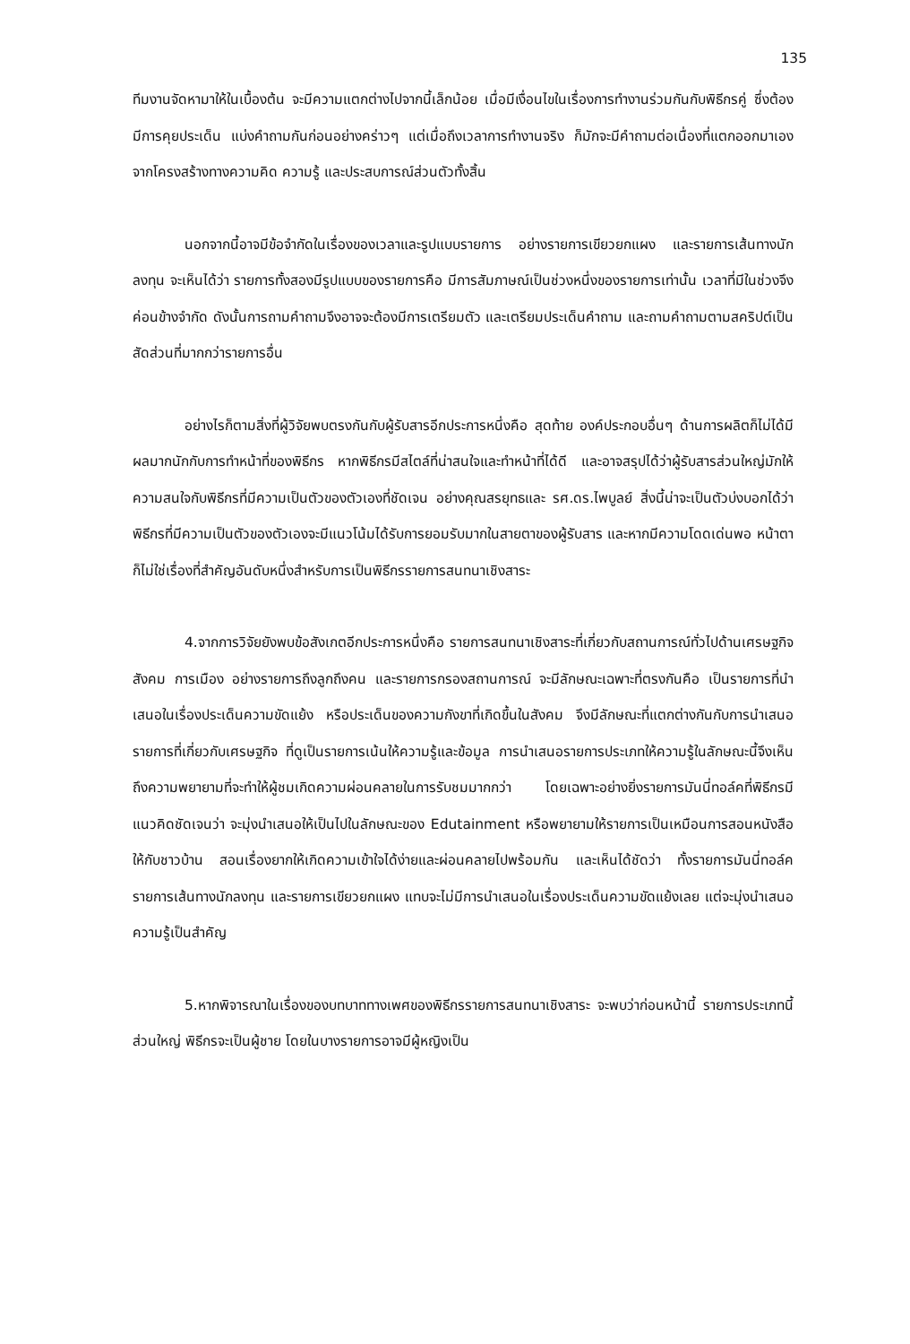135
ทีมงานจัดหามาให้ในเบื้องต้น จะมีความแตกต่างไปจากนี้เล็กน้อย เมื่อมีเงื่อนไขในเรื่องการทำงานร่วมกันกับพิธีกรคู่ ซึ่งต้องมีการคุยประเด็น แบ่งคำถามกันก่อนอย่างคร่าวๆ แต่เมื่อถึงเวลาการทำงานจริง ก็มักจะมีคำถามต่อเนื่องที่แตกออกมาเองจากโครงสร้างทางความคิด ความรู้ และประสบการณ์ส่วนตัวทั้งสิ้น
นอกจากนี้อาจมีข้อจำกัดในเรื่องของเวลาและรูปแบบรายการ อย่างรายการเขียวยกแผง และรายการเส้นทางนักลงทุน จะเห็นได้ว่า รายการทั้งสองมีรูปแบบของรายการคือ มีการสัมภาษณ์เป็นช่วงหนึ่งของรายการเท่านั้น เวลาที่มีในช่วงจึงค่อนข้างจำกัด ดังนั้นการถามคำถามจึงอาจจะต้องมีการเตรียมตัว และเตรียมประเด็นคำถาม และถามคำถามตามสคริปต์เป็นสัดส่วนที่มากกว่ารายการอื่น
อย่างไรก็ตามสิ่งที่ผู้วิจัยพบตรงกันกับผู้รับสารอีกประการหนึ่งคือ สุดท้าย องค์ประกอบอื่นๆ ด้านการผลิตก็ไม่ได้มีผลมากนักกับการทำหน้าที่ของพิธีกร หากพิธีกรมีสไตล์ที่น่าสนใจและทำหน้าที่ได้ดี และอาจสรุปได้ว่าผู้รับสารส่วนใหญ่มักให้ความสนใจกับพิธีกรที่มีความเป็นตัวของตัวเองที่ชัดเจน อย่างคุณสรยุทธและ รศ.ดร.ไพบูลย์ สิ่งนี้น่าจะเป็นตัวบ่งบอกได้ว่า พิธีกรที่มีความเป็นตัวของตัวเองจะมีแนวโน้มได้รับการยอมรับมากในสายตาของผู้รับสาร และหากมีความโดดเด่นพอ หน้าตา ก็ไม่ใช่เรื่องที่สำคัญอันดับหนึ่งสำหรับการเป็นพิธีกรรายการสนทนาเชิงสาระ
4.จากการวิจัยยังพบข้อสังเกตอีกประการหนึ่งคือ รายการสนทนาเชิงสาระที่เกี่ยวกับสถานการณ์ทั่วไปด้านเศรษฐกิจ สังคม การเมือง อย่างรายการถึงลูกถึงคน และรายการกรองสถานการณ์ จะมีลักษณะเฉพาะที่ตรงกันคือ เป็นรายการที่นำเสนอในเรื่องประเด็นความขัดแย้ง หรือประเด็นของความกังขาที่เกิดขึ้นในสังคม จึงมีลักษณะที่แตกต่างกันกับการนำเสนอรายการที่เกี่ยวกับเศรษฐกิจ ที่ดูเป็นรายการเน้นให้ความรู้และข้อมูล การนำเสนอรายการประเภทให้ความรู้ในลักษณะนี้จึงเห็นถึงความพยายามที่จะทำให้ผู้ชมเกิดความผ่อนคลายในการรับชมมากกว่า โดยเฉพาะอย่างยิ่งรายการมันนี่ทอล์คที่พิธีกรมีแนวคิดชัดเจนว่า จะมุ่งนำเสนอให้เป็นไปในลักษณะของ Edutainment หรือพยายามให้รายการเป็นเหมือนการสอนหนังสือให้กับชาวบ้าน สอนเรื่องยากให้เกิดความเข้าใจได้ง่ายและผ่อนคลายไปพร้อมกัน และเห็นได้ชัดว่า ทั้งรายการมันนี่ทอล์ค รายการเส้นทางนักลงทุน และรายการเขียวยกแผง แทบจะไม่มีการนำเสนอในเรื่องประเด็นความขัดแย้งเลย แต่จะมุ่งนำเสนอความรู้เป็นสำคัญ
5.หากพิจารณาในเรื่องของบทบาททางเพศของพิธีกรรายการสนทนาเชิงสาระ จะพบว่าก่อนหน้านี้ รายการประเภทนี้ส่วนใหญ่ พิธีกรจะเป็นผู้ชาย โดยในบางรายการอาจมีผู้หญิงเป็น